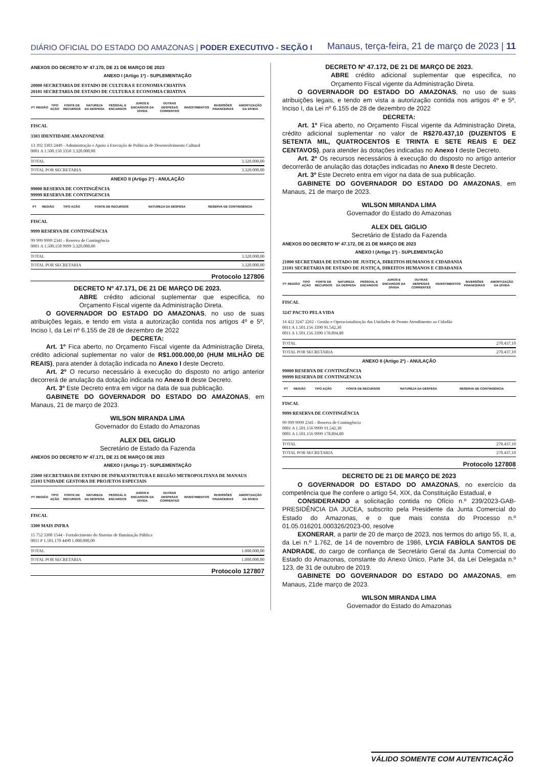DIÁRIO OFICIAL DO ESTADO DO AMAZONAS | PODER EXECUTIVO - SEÇÃO I
Manaus, terça-feira, 21 de março de 2023 | 11
ANEXOS DO DECRETO Nº 47.170, DE 21 DE MARÇO DE 2023
ANEXO I (Artigo 1º) - SUPLEMENTAÇÃO
20000 SECRETARIA DE ESTADO DE CULTURA E ECONOMIA CRIATIVA
20101 SECRETARIA DE ESTADO DE CULTURA E ECONOMIA CRIATIVA
| PT | REGIÃO | TIPO AÇÃO | FONTE DE RECURSOS | NATUREZA DA DESPESA | PESSOAL E ENCARGOS | JUROS E ENCARGOS DA DÍVIDA | OUTRAS DESPESAS CORRENTES | INVESTIMENTOS | INVERSÕES FINANCEIRAS | AMORTIZAÇÃO DA DÍVIDA |
| --- | --- | --- | --- | --- | --- | --- | --- | --- | --- | --- |
FISCAL
3303 IDENTIDADE AMAZONENSE
13 392 3303 2449 - Administração e Apoio à Execução de Políticas de Desenvolvimento Cultural
0001 A 1.500.150 3350 3.320.000,00
TOTAL 3.320.000,00
TOTAL POR SECRETARIA 3.320.000,00
ANEXO II (Artigo 2º) - ANULAÇÃO
99000 RESERVA DE CONTINGÊNCIA
99999 RESERVA DE CONTINGENCIA
| PT | REGIÃO | TIPO AÇÃO | FONTE DE RECURSOS | NATUREZA DA DESPESA | RESERVA DE CONTINGÊNCIA |
| --- | --- | --- | --- | --- | --- |
FISCAL
9999 RESERVA DE CONTINGÊNCIA
99 999 9999 2341 - Reserva de Contingência
0001 A 1.500.150 9999 3.320.000,00
TOTAL 3.320.000,00
TOTAL POR SECRETARIA 3.320.000,00
Protocolo 127806
DECRETO Nº 47.171, DE 21 DE MARÇO DE 2023.
ABRE crédito adicional suplementar que especifica, no Orçamento Fiscal vigente da Administração Direta.
O GOVERNADOR DO ESTADO DO AMAZONAS, no uso de suas atribuições legais, e tendo em vista a autorização contida nos artigos 4º e 5º, Inciso I, da Lei nº 6.155 de 28 de dezembro de 2022
DECRETA:
Art. 1º Fica aberto, no Orçamento Fiscal vigente da Administração Direta, crédito adicional suplementar no valor de R$1.000.000,00 (HUM MILHÃO DE REAIS), para atender à dotação indicada no Anexo I deste Decreto.
Art. 2º O recurso necessário à execução do disposto no artigo anterior decorrerá de anulação da dotação indicada no Anexo II deste Decreto.
Art. 3º Este Decreto entra em vigor na data de sua publicação.
GABINETE DO GOVERNADOR DO ESTADO DO AMAZONAS, em Manaus, 21 de março de 2023.
WILSON MIRANDA LIMA
Governador do Estado do Amazonas
ALEX DEL GIGLIO
Secretário de Estado da Fazenda
ANEXOS DO DECRETO Nº 47.171, DE 21 DE MARÇO DE 2023
ANEXO I (Artigo 1º) - SUPLEMENTAÇÃO
25000 SECRETARIA DE ESTADO DE INFRAESTRUTURA E REGIÃO METROPOLITANA DE MANAUS
25103 UNIDADE GESTORA DE PROJETOS ESPECIAIS
| PT | REGIÃO | TIPO AÇÃO | FONTE DE RECURSOS | NATUREZA DA DESPESA | PESSOAL E ENCARGOS | JUROS E ENCARGOS DA DÍVIDA | OUTRAS DESPESAS CORRENTES | INVESTIMENTOS | INVERSÕES FINANCEIRAS | AMORTIZAÇÃO DA DÍVIDA |
| --- | --- | --- | --- | --- | --- | --- | --- | --- | --- | --- |
FISCAL
3300 MAIS INFRA
15 752 3300 1544 - Fortalecimento do Sistema de Iluminação Pública
0011 P 1.501.170 4490 1.000.000,00
TOTAL 1.000.000,00
TOTAL POR SECRETARIA 1.000.000,00
Protocolo 127807
DECRETO Nº 47.172, DE 21 DE MARÇO DE 2023.
ABRE crédito adicional suplementar que especifica, no Orçamento Fiscal vigente da Administração Direta.
O GOVERNADOR DO ESTADO DO AMAZONAS, no uso de suas atribuições legais, e tendo em vista a autorização contida nos artigos 4º e 5º, Inciso I, da Lei nº 6.155 de 28 de dezembro de 2022
DECRETA:
Art. 1º Fica aberto, no Orçamento Fiscal vigente da Administração Direta, crédito adicional suplementar no valor de R$270.437,10 (DUZENTOS E SETENTA MIL, QUATROCENTOS E TRINTA E SETE REAIS E DEZ CENTAVOS), para atender às dotações indicadas no Anexo I deste Decreto.
Art. 2º Os recursos necessários à execução do disposto no artigo anterior decorrerão de anulação das dotações indicadas no Anexo II deste Decreto.
Art. 3º Este Decreto entra em vigor na data de sua publicação.
GABINETE DO GOVERNADOR DO ESTADO DO AMAZONAS, em Manaus, 21 de março de 2023.
WILSON MIRANDA LIMA
Governador do Estado do Amazonas
ALEX DEL GIGLIO
Secretário de Estado da Fazenda
ANEXOS DO DECRETO Nº 47.172, DE 21 DE MARÇO DE 2023
ANEXO I (Artigo 1º) - SUPLEMENTAÇÃO
21000 SECRETARIA DE ESTADO DE JUSTIÇA, DIREITOS HUMANOS E CIDADANIA
21101 SECRETARIA DE ESTADO DE JUSTIÇA, DIREITOS HUMANOS E CIDADANIA
| PT | REGIÃO | TIPO AÇÃO | FONTE DE RECURSOS | NATUREZA DA DESPESA | PESSOAL E ENCARGOS | JUROS E ENCARGOS DA DÍVIDA | OUTRAS DESPESAS CORRENTES | INVESTIMENTOS | INVERSÕES FINANCEIRAS | AMORTIZAÇÃO DA DÍVIDA |
| --- | --- | --- | --- | --- | --- | --- | --- | --- | --- | --- |
FISCAL
3247 PACTO PELA VIDA
14 422 3247 2262 - Gestão e Operacionalização das Unidades de Pronto Atendimento ao Cidadão
0011 A 1.501.156 3390 91.542,30
0011 A 1.501.156 3390 178.894,80
TOTAL 270.437,10
TOTAL POR SECRETARIA 270.437,10
ANEXO II (Artigo 2º) - ANULAÇÃO
99000 RESERVA DE CONTINGÊNCIA
99999 RESERVA DE CONTINGENCIA
| PT | REGIÃO | TIPO AÇÃO | FONTE DE RECURSOS | NATUREZA DA DESPESA | RESERVA DE CONTINGÊNCIA |
| --- | --- | --- | --- | --- | --- |
FISCAL
9999 RESERVA DE CONTINGÊNCIA
99 999 9999 2341 - Reserva de Contingência
0001 A 1.501.156 9999 91.542,30
0001 A 1.501.156 9999 178.894,80
TOTAL 270.437,10
TOTAL POR SECRETARIA 270.437,10
Protocolo 127808
DECRETO DE 21 DE MARÇO DE 2023
O GOVERNADOR DO ESTADO DO AMAZONAS, no exercício da competência que lhe confere o artigo 54, XIX, da Constituição Estadual, e
CONSIDERANDO a solicitação contida no Ofício n.º 239/2023-GAB-PRESIDÊNCIA DA JUCEA, subscrito pela Presidente da Junta Comercial do Estado do Amazonas, e o que mais consta do Processo n.º 01.05.016201.000326/2023-00, resolve
EXONERAR, a partir de 20 de março de 2023, nos termos do artigo 55, II, a, da Lei n.º 1.762, de 14 de novembro de 1986, LYCIA FABÍOLA SANTOS DE ANDRADE, do cargo de confiança de Secretário Geral da Junta Comercial do Estado do Amazonas, constante do Anexo Único, Parte 34, da Lei Delegada n.º 123, de 31 de outubro de 2019.
GABINETE DO GOVERNADOR DO ESTADO DO AMAZONAS, em Manaus, 21de março de 2023.
WILSON MIRANDA LIMA
Governador do Estado do Amazonas
VÁLIDO SOMENTE COM AUTENTICAÇÃO